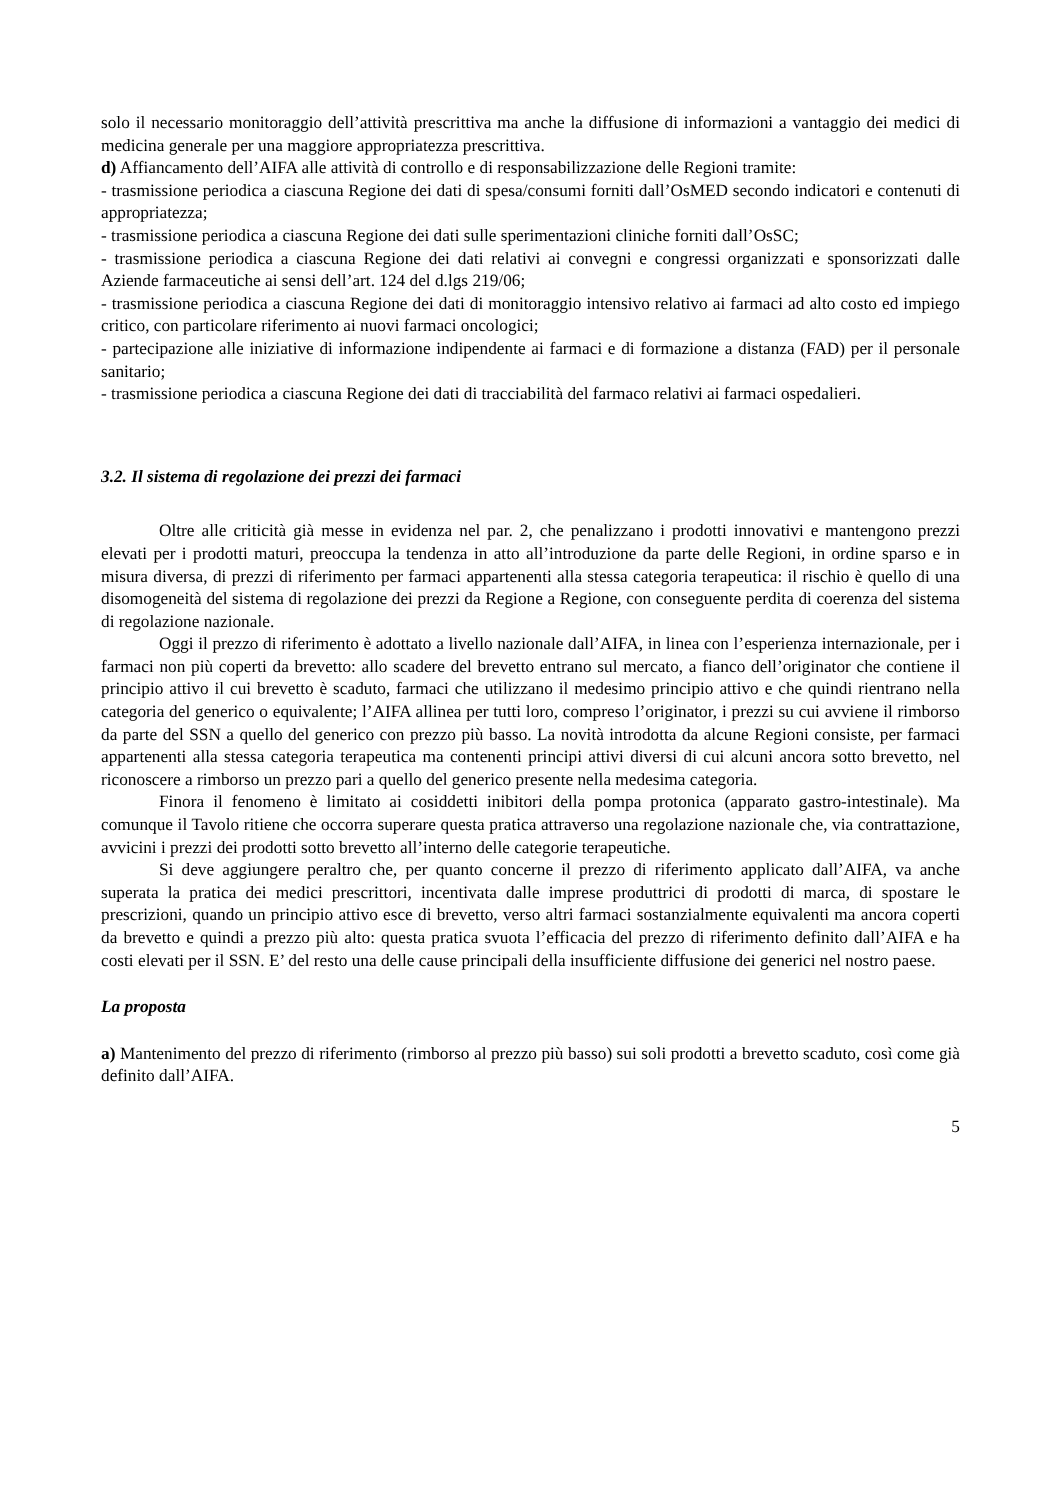solo il necessario monitoraggio dell’attività prescrittiva ma anche la diffusione di informazioni a vantaggio dei medici di medicina generale per una maggiore appropriatezza prescrittiva.
d) Affiancamento dell’AIFA alle attività di controllo e di responsabilizzazione delle Regioni tramite:
- trasmissione periodica a ciascuna Regione dei dati di spesa/consumi forniti dall’OsMED secondo indicatori e contenuti di appropriatezza;
- trasmissione periodica a ciascuna Regione dei dati sulle sperimentazioni cliniche forniti dall’OsSC;
- trasmissione periodica a ciascuna Regione dei dati relativi ai convegni e congressi organizzati e sponsorizzati dalle Aziende farmaceutiche ai sensi dell’art. 124 del d.lgs 219/06;
- trasmissione periodica a ciascuna Regione dei dati di monitoraggio intensivo relativo ai farmaci ad alto costo ed impiego critico, con particolare riferimento ai nuovi farmaci oncologici;
- partecipazione alle iniziative di informazione indipendente ai farmaci e di formazione a distanza (FAD) per il personale sanitario;
- trasmissione periodica a ciascuna Regione dei dati di tracciabilità del farmaco relativi ai farmaci ospedalieri.
3.2. Il sistema di regolazione dei prezzi dei farmaci
Oltre alle criticità già messe in evidenza nel par. 2, che penalizzano i prodotti innovativi e mantengono prezzi elevati per i prodotti maturi, preoccupa la tendenza in atto all’introduzione da parte delle Regioni, in ordine sparso e in misura diversa, di prezzi di riferimento per farmaci appartenenti alla stessa categoria terapeutica: il rischio è quello di una disomogeneità del sistema di regolazione dei prezzi da Regione a Regione, con conseguente perdita di coerenza del sistema di regolazione nazionale.
Oggi il prezzo di riferimento è adottato a livello nazionale dall’AIFA, in linea con l’esperienza internazionale, per i farmaci non più coperti da brevetto: allo scadere del brevetto entrano sul mercato, a fianco dell’originator che contiene il principio attivo il cui brevetto è scaduto, farmaci che utilizzano il medesimo principio attivo e che quindi rientrano nella categoria del generico o equivalente; l’AIFA allinea per tutti loro, compreso l’originator, i prezzi su cui avviene il rimborso da parte del SSN a quello del generico con prezzo più basso. La novità introdotta da alcune Regioni consiste, per farmaci appartenenti alla stessa categoria terapeutica ma contenenti principi attivi diversi di cui alcuni ancora sotto brevetto, nel riconoscere a rimborso un prezzo pari a quello del generico presente nella medesima categoria.
Finora il fenomeno è limitato ai cosiddetti inibitori della pompa protonica (apparato gastro-intestinale). Ma comunque il Tavolo ritiene che occorra superare questa pratica attraverso una regolazione nazionale che, via contrattazione, avvicini i prezzi dei prodotti sotto brevetto all’interno delle categorie terapeutiche.
Si deve aggiungere peraltro che, per quanto concerne il prezzo di riferimento applicato dall’AIFA, va anche superata la pratica dei medici prescrittori, incentivata dalle imprese produttrici di prodotti di marca, di spostare le prescrizioni, quando un principio attivo esce di brevetto, verso altri farmaci sostanzialmente equivalenti ma ancora coperti da brevetto e quindi a prezzo più alto: questa pratica svuota l’efficacia del prezzo di riferimento definito dall’AIFA e ha costi elevati per il SSN. E’ del resto una delle cause principali della insufficiente diffusione dei generici nel nostro paese.
La proposta
a) Mantenimento del prezzo di riferimento (rimborso al prezzo più basso) sui soli prodotti a brevetto scaduto, così come già definito dall’AIFA.
5